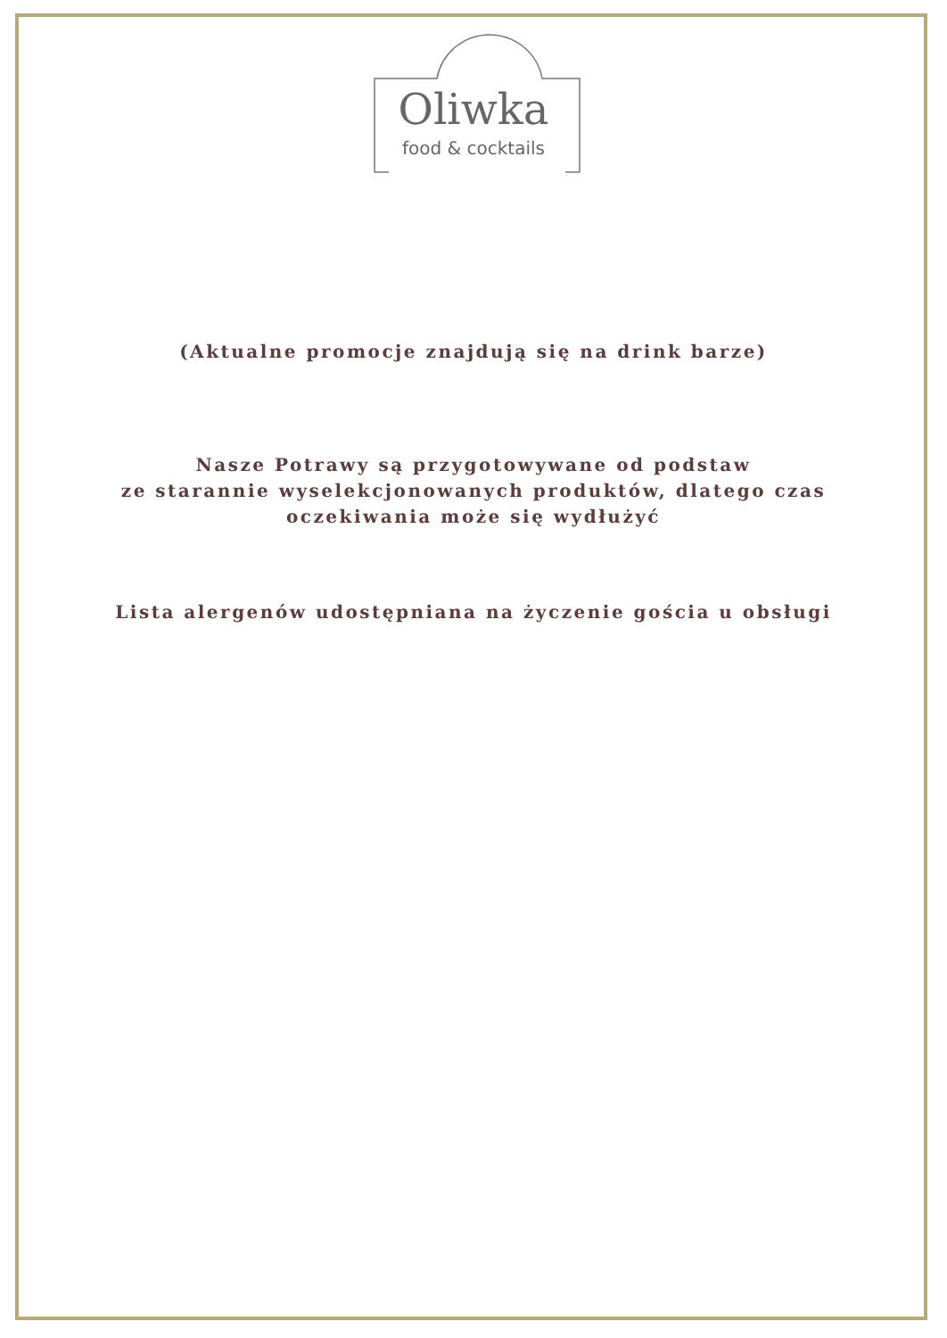Oliwka
food & cocktails
(Aktualne promocje znajdują się na drink barze)
Nasze Potrawy są przygotowywane od podstaw
ze starannie wyselekcjonowanych produktów, dlatego czas
oczekiwania może się wydłużyć
Lista alergenów udostępniana na życzenie gościa u obsługi